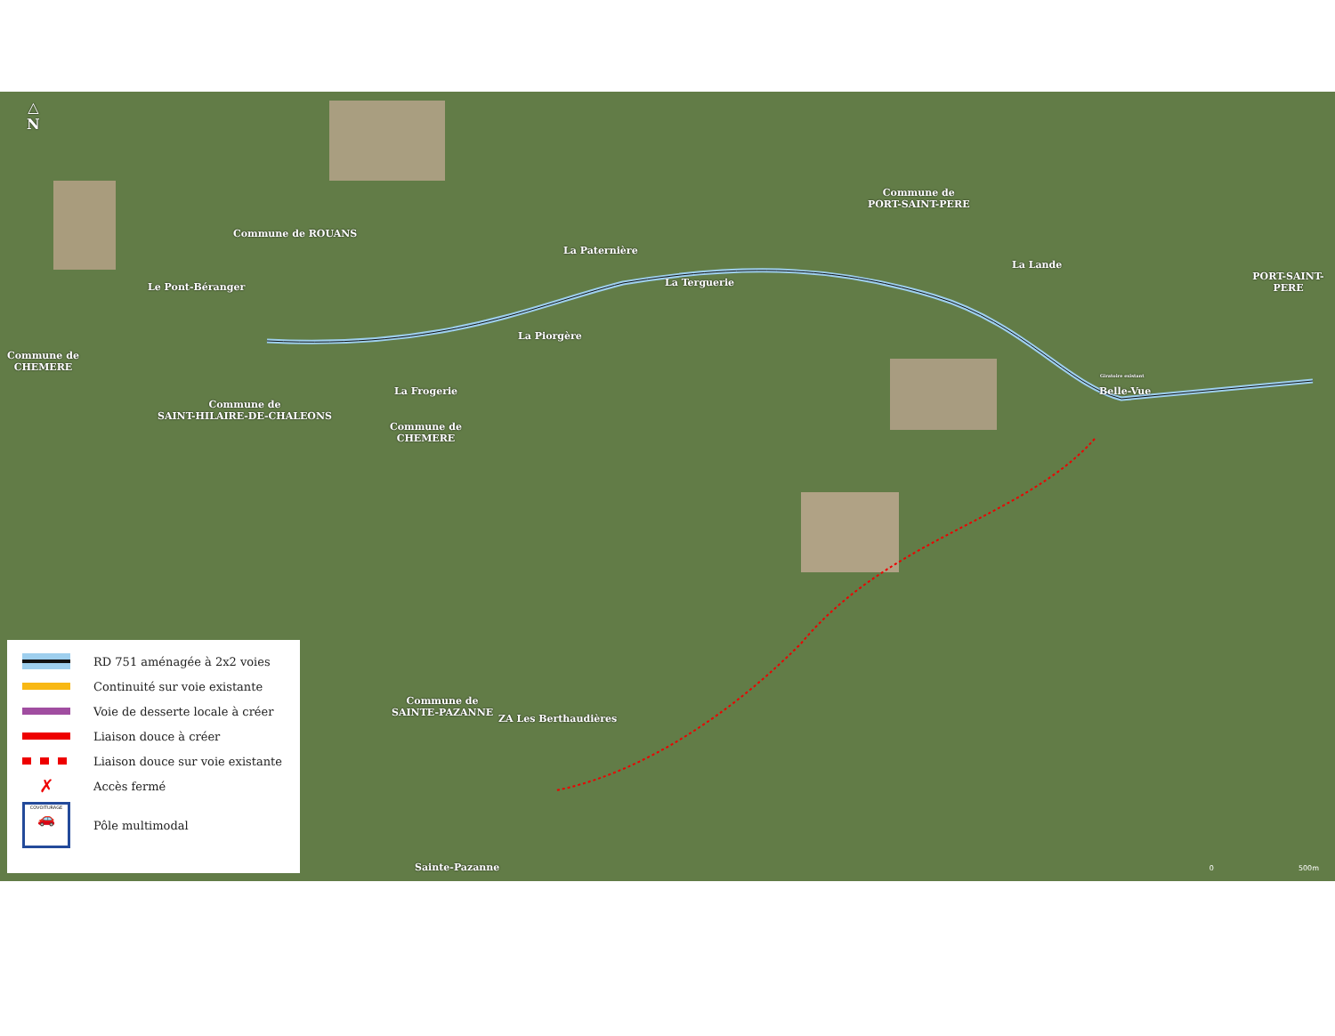△
N
Commune de ROUANS
La Paternière
Commune de
PORT-SAINT-PERE
La Lande
PORT-SAINT-PERE
Le Pont-Béranger La Terguerie
Commune de
CHEMERE
La Piorgère
Giratoire existant
Belle-Vue
La Frogerie
Commune de
SAINT-HILAIRE-DE-CHALEONS
Commune de
CHEMERE
Commune de
SAINTE-PAZANNE
ZA Les Berthaudières
Sainte-Pazanne
RD 751 aménagée à 2x2 voies
Continuité sur voie existante
Voie de desserte locale à créer
Liaison douce à créer
Liaison douce sur voie existante
✗
Accès fermé
COVOITURAGE
🚗
Pôle multimodal
0 500m